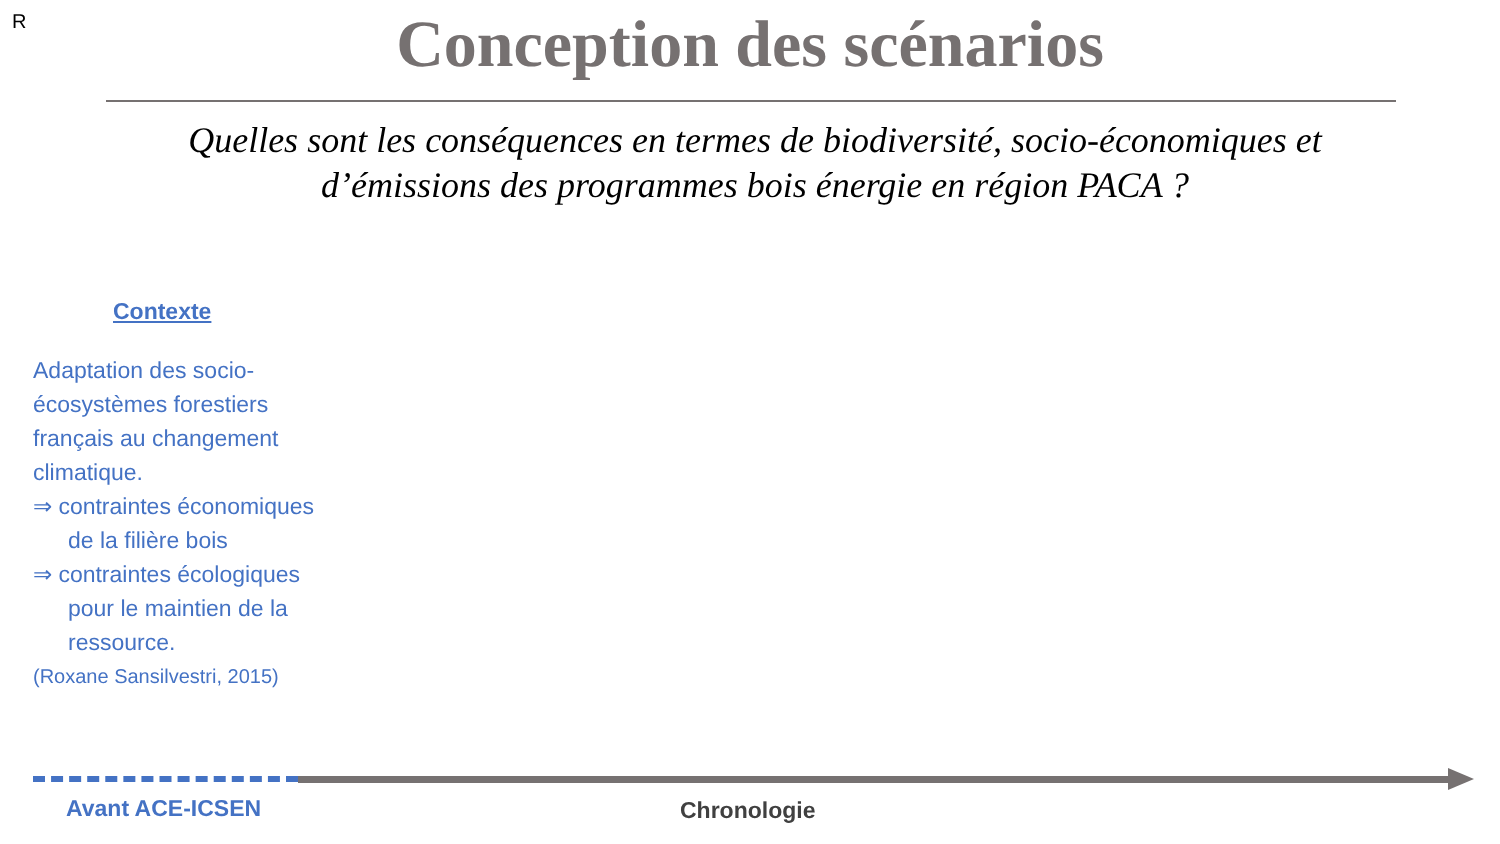R
Conception des scénarios
Quelles sont les conséquences en termes de biodiversité, socio-économiques et d’émissions des programmes bois énergie en région PACA ?
Contexte
Adaptation des socio-écosystèmes forestiers français au changement climatique.
⇒ contraintes économiques de la filière bois
⇒ contraintes écologiques pour le maintien de la ressource.
(Roxane Sansilvestri, 2015)
Avant ACE-ICSEN Chronologie